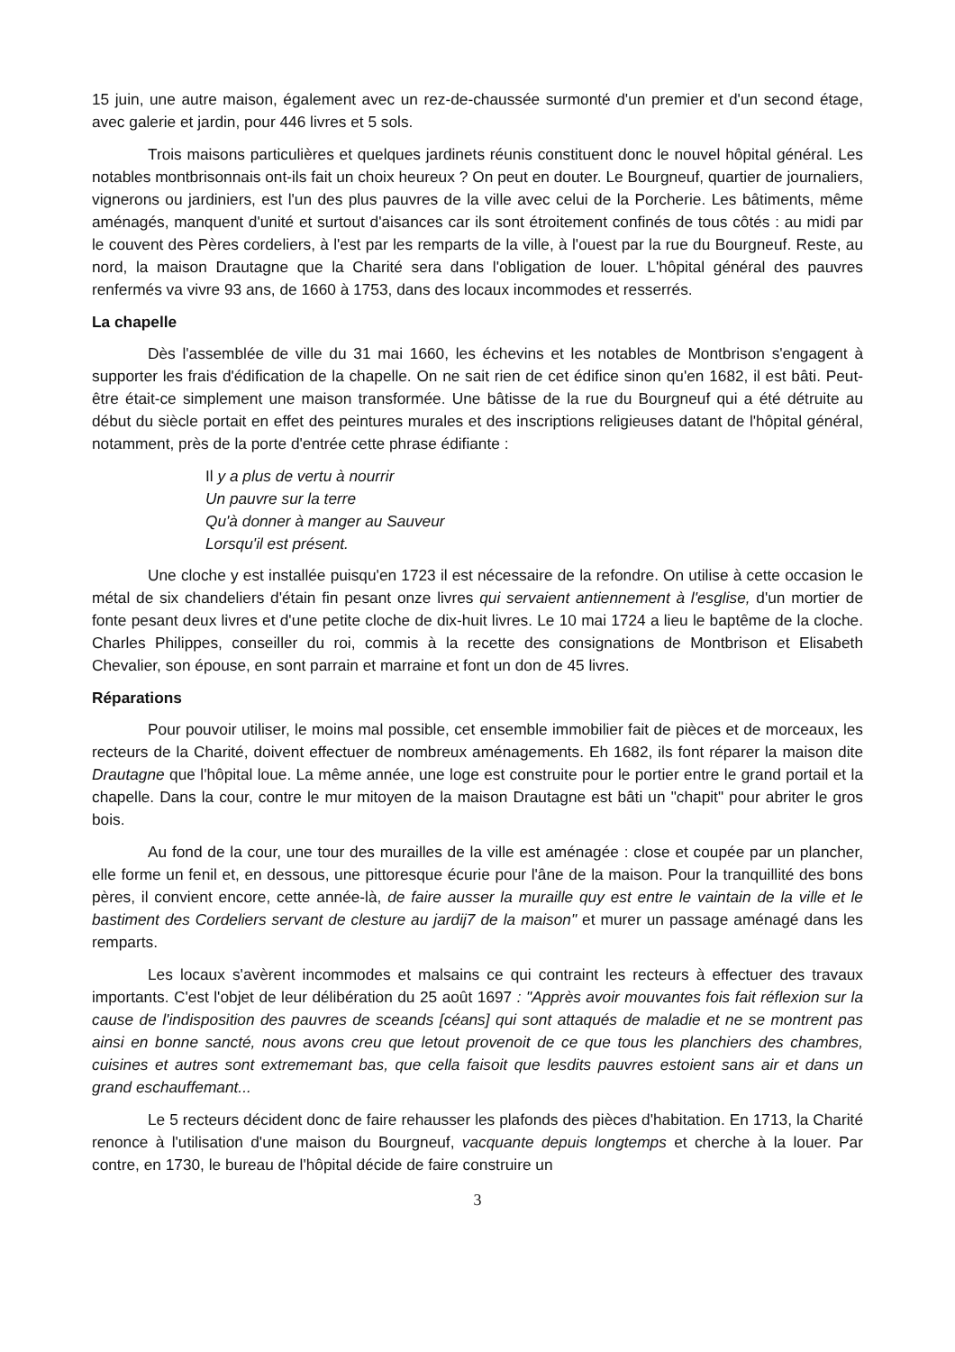15 juin, une autre maison, également avec un rez-de-chaussée surmonté d'un premier et d'un second étage, avec galerie et jardin, pour 446 livres et 5 sols.
Trois maisons particulières et quelques jardinets réunis constituent donc le nouvel hôpital général. Les notables montbrisonnais ont-ils fait un choix heureux ? On peut en douter. Le Bourgneuf, quartier de journaliers, vignerons ou jardiniers, est l'un des plus pauvres de la ville avec celui de la Porcherie. Les bâtiments, même aménagés, manquent d'unité et surtout d'aisances car ils sont étroitement confinés de tous côtés : au midi par le couvent des Pères cordeliers, à l'est par les remparts de la ville, à l'ouest par la rue du Bourgneuf. Reste, au nord, la maison Drautagne que la Charité sera dans l'obligation de louer. L'hôpital général des pauvres renfermés va vivre 93 ans, de 1660 à 1753, dans des locaux incommodes et resserrés.
La chapelle
Dès l'assemblée de ville du 31 mai 1660, les échevins et les notables de Montbrison s'engagent à supporter les frais d'édification de la chapelle. On ne sait rien de cet édifice sinon qu'en 1682, il est bâti. Peut-être était-ce simplement une maison transformée. Une bâtisse de la rue du Bourgneuf qui a été détruite au début du siècle portait en effet des peintures murales et des inscriptions religieuses datant de l'hôpital général, notamment, près de la porte d'entrée cette phrase édifiante :
Il y a plus de vertu à nourrir
Un pauvre sur la terre
Qu'à donner à manger au Sauveur
Lorsqu'il est présent.
Une cloche y est installée puisqu'en 1723 il est nécessaire de la refondre. On utilise à cette occasion le métal de six chandeliers d'étain fin pesant onze livres qui servaient antiennement à l'esglise, d'un mortier de fonte pesant deux livres et d'une petite cloche de dix-huit livres. Le 10 mai 1724 a lieu le baptême de la cloche. Charles Philippes, conseiller du roi, commis à la recette des consignations de Montbrison et Elisabeth Chevalier, son épouse, en sont parrain et marraine et font un don de 45 livres.
Réparations
Pour pouvoir utiliser, le moins mal possible, cet ensemble immobilier fait de pièces et de morceaux, les recteurs de la Charité, doivent effectuer de nombreux aménagements. Eh 1682, ils font réparer la maison dite Drautagne que l'hôpital loue. La même année, une loge est construite pour le portier entre le grand portail et la chapelle. Dans la cour, contre le mur mitoyen de la maison Drautagne est bâti un "chapit" pour abriter le gros bois.
Au fond de la cour, une tour des murailles de la ville est aménagée : close et coupée par un plancher, elle forme un fenil et, en dessous, une pittoresque écurie pour l'âne de la maison. Pour la tranquillité des bons pères, il convient encore, cette année-là, de faire ausser la muraille quy est entre le vaintain de la ville et le bastiment des Cordeliers servant de clesture au jardij7 de la maison" et murer un passage aménagé dans les remparts.
Les locaux s'avèrent incommodes et malsains ce qui contraint les recteurs à effectuer des travaux importants. C'est l'objet de leur délibération du 25 août 1697 : "Apprès avoir mouvantes fois fait réflexion sur la cause de l'indisposition des pauvres de sceands [céans] qui sont attaqués de maladie et ne se montrent pas ainsi en bonne sancté, nous avons creu que letout provenoit de ce que tous les planchiers des chambres, cuisines et autres sont extrememant bas, que cella faisoit que lesdits pauvres estoient sans air et dans un grand eschauffemant...
Le 5 recteurs décident donc de faire rehausser les plafonds des pièces d'habitation. En 1713, la Charité renonce à l'utilisation d'une maison du Bourgneuf, vacquante depuis longtemps et cherche à la louer. Par contre, en 1730, le bureau de l'hôpital décide de faire construire un
3